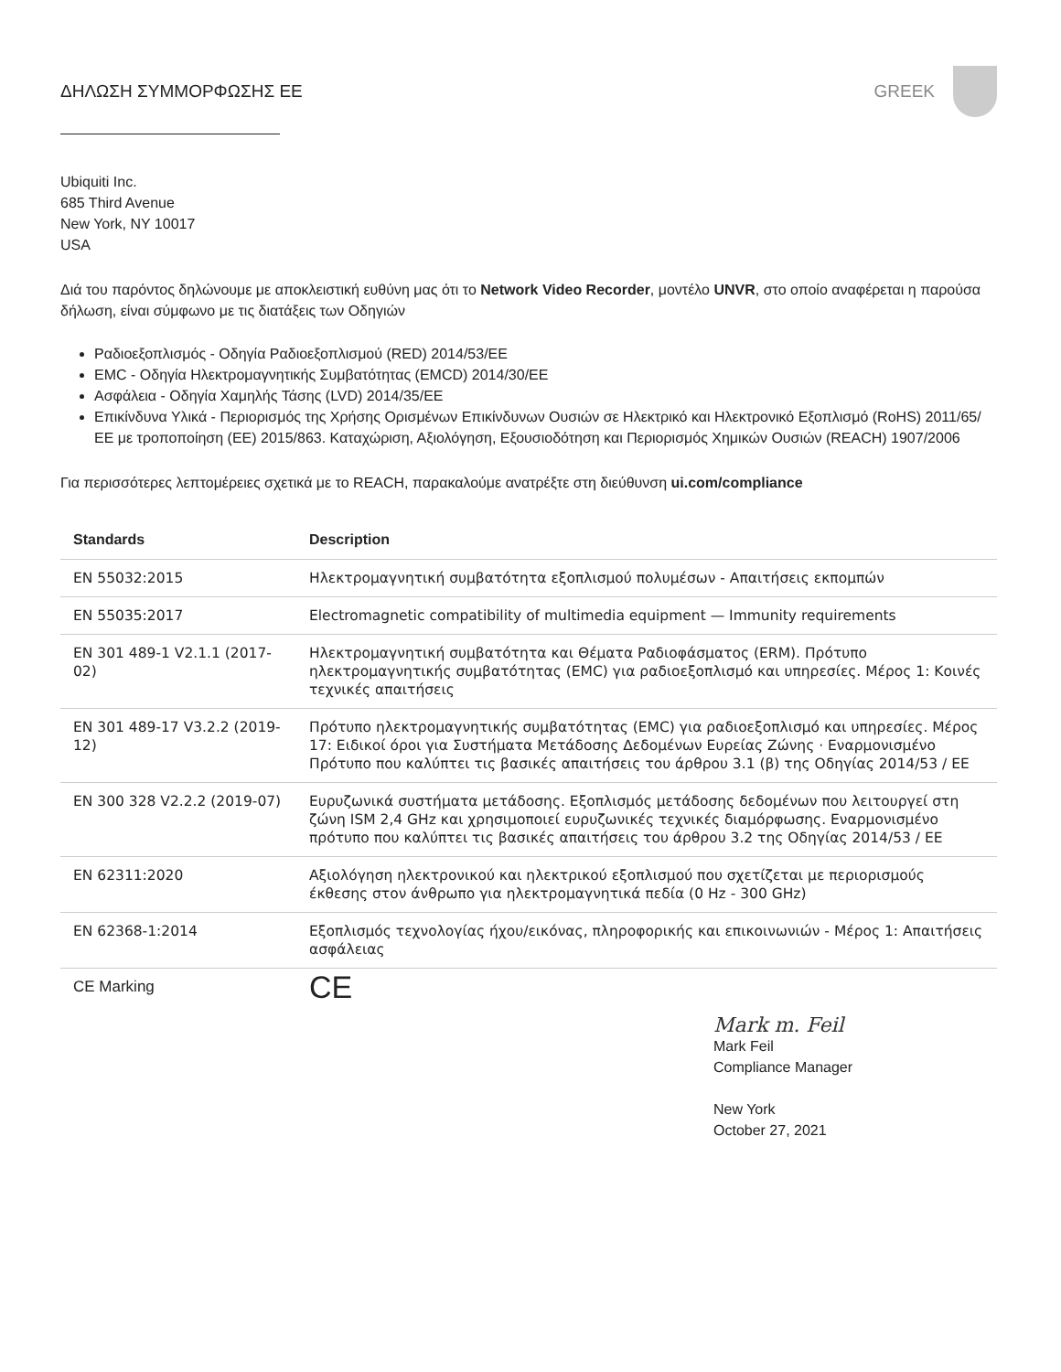ΔΗΛΩΣΗ ΣΥΜΜΟΡΦΩΣΗΣ ΕΕ GREEK
Ubiquiti Inc.
685 Third Avenue
New York, NY 10017
USA
Διά του παρόντος δηλώνουμε με αποκλειστική ευθύνη μας ότι το Network Video Recorder, μοντέλο UNVR, στο οποίο αναφέρεται η παρούσα δήλωση, είναι σύμφωνο με τις διατάξεις των Οδηγιών
Ραδιοεξοπλισμός - Οδηγία Ραδιοεξοπλισμού (RED) 2014/53/ΕΕ
EMC - Οδηγία Ηλεκτρομαγνητικής Συμβατότητας (EMCD) 2014/30/ΕΕ
Ασφάλεια - Οδηγία Χαμηλής Τάσης (LVD) 2014/35/ΕΕ
Επικίνδυνα Υλικά - Περιορισμός της Χρήσης Ορισμένων Επικίνδυνων Ουσιών σε Ηλεκτρικό και Ηλεκτρονικό Εξοπλισμό (RoHS) 2011/65/ΕΕ με τροποποίηση (ΕΕ) 2015/863. Καταχώριση, Αξιολόγηση, Εξουσιοδότηση και Περιορισμός Χημικών Ουσιών (REACH) 1907/2006
Για περισσότερες λεπτομέρειες σχετικά με το REACH, παρακαλούμε ανατρέξτε στη διεύθυνση ui.com/compliance
| Standards | Description |
| --- | --- |
| EN 55032:2015 | Ηλεκτρομαγνητική συμβατότητα εξοπλισμού πολυμέσων - Απαιτήσεις εκπομπών |
| EN 55035:2017 | Electromagnetic compatibility of multimedia equipment — Immunity requirements |
| EN 301 489-1 V2.1.1 (2017-02) | Ηλεκτρομαγνητική συμβατότητα και Θέματα Ραδιοφάσματος (ERM). Πρότυπο ηλεκτρομαγνητικής συμβατότητας (EMC) για ραδιοεξοπλισμό και υπηρεσίες. Μέρος 1: Κοινές τεχνικές απαιτήσεις |
| EN 301 489-17 V3.2.2 (2019-12) | Πρότυπο ηλεκτρομαγνητικής συμβατότητας (EMC) για ραδιοεξοπλισμό και υπηρεσίες. Μέρος 17: Ειδικοί όροι για Συστήματα Μετάδοσης Δεδομένων Ευρείας Ζώνης · Εναρμονισμένο Πρότυπο που καλύπτει τις βασικές απαιτήσεις του άρθρου 3.1 (β) της Οδηγίας 2014/53 / ΕΕ |
| EN 300 328 V2.2.2 (2019-07) | Ευρυζωνικά συστήματα μετάδοσης. Εξοπλισμός μετάδοσης δεδομένων που λειτουργεί στη ζώνη ISM 2,4 GHz και χρησιμοποιεί ευρυζωνικές τεχνικές διαμόρφωσης. Εναρμονισμένο πρότυπο που καλύπτει τις βασικές απαιτήσεις του άρθρου 3.2 της Οδηγίας 2014/53 / ΕΕ |
| EN 62311:2020 | Αξιολόγηση ηλεκτρονικού και ηλεκτρικού εξοπλισμού που σχετίζεται με περιορισμούς έκθεσης στον άνθρωπο για ηλεκτρομαγνητικά πεδία (0 Hz - 300 GHz) |
| EN 62368-1:2014 | Εξοπλισμός τεχνολογίας ήχου/εικόνας, πληροφορικής και επικοινωνιών - Μέρος 1: Απαιτήσεις ασφάλειας |
| CE Marking | CE |
Mark m. Feil
Mark Feil
Compliance Manager
New York
October 27, 2021